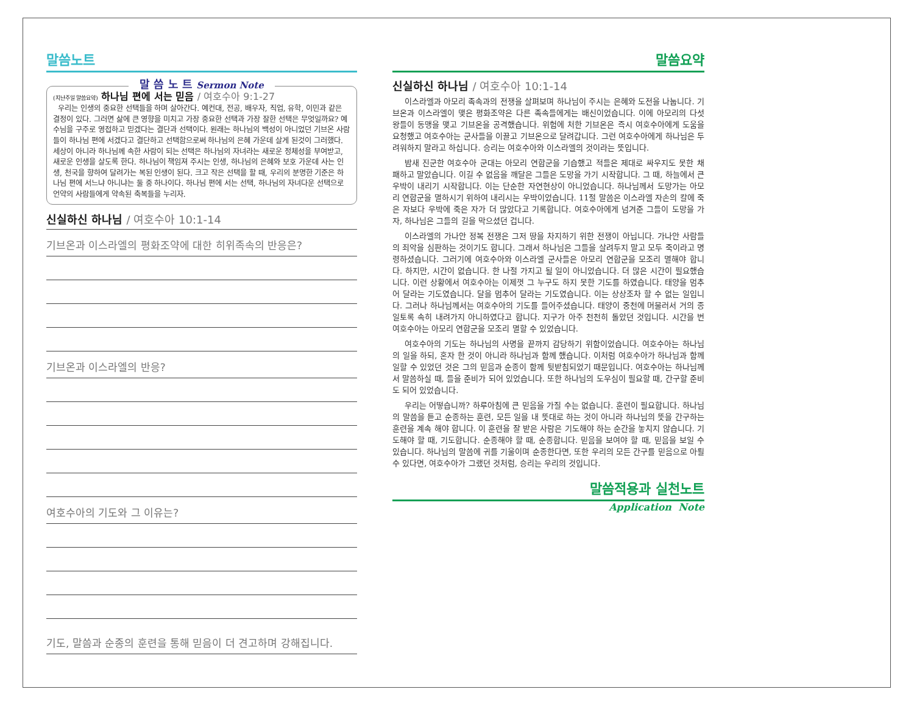말씀노트
말 씀 노 트 Sermon Note
(지난주일 말씀요약) 하나님 편에 서는 믿음 / 여호수아 9:1-27
우리는 인생의 중요한 선택들을 하며 살아간다. 예컨대, 전공, 배우자, 직업, 유학, 이민과 같은 결정이 있다. 그러면 삶에 큰 영향을 미치고 가장 중요한 선택과 가장 잘한 선택은 무엇일까요? 예수님을 구주로 영접하고 믿겠다는 결단과 선택이다. 원래는 하나님의 백성이 아니었던 기브온 사람들이 하나님 편에 서겠다고 결단하고 선택함으로써 하나님의 은혜 가운데 살게 된것이 그러했다. 세상이 아니라 하나님께 속한 사람이 되는 선택은 하나님의 자녀라는 새로운 정체성을 부여받고, 새로운 인생을 살도록 한다. 하나님이 책임져 주시는 인생, 하나님의 은혜와 보호 가운데 사는 인생, 천국을 향하여 달려가는 복된 인생이 된다. 크고 작은 선택을 할 때, 우리의 분명한 기준은 하나님 편에 서느냐 아니냐는 둘 중 하나이다. 하나님 편에 서는 선택, 하나님의 자녀다운 선택으로 언약의 사람들에게 약속된 축복들을 누리자.
신실하신 하나님 / 여호수아 10:1-14
기브온과 이스라엘의 평화조약에 대한 히위족속의 반응은?
기브온과 이스라엘의 반응?
여호수아의 기도와 그 이유는?
기도, 말씀과 순종의 훈련을 통해 믿음이 더 견고하며 강해집니다.
말씀요약
신실하신 하나님 / 여호수아 10:1-14
이스라엘과 아모리 족속과의 전쟁을 살펴보며 하나님이 주시는 은혜와 도전을 나눕니다. 기브온과 이스라엘이 맺은 평화조약은 다른 족속들에게는 배신이었습니다. 이에 아모리의 다섯 왕들이 동맹을 맺고 기브온을 공격했습니다. 위험에 처한 기브온은 즉시 여호수아에게 도움을 요청했고 여호수아는 군사들을 이끌고 기브온으로 달려갑니다. 그런 여호수아에게 하나님은 두려워하지 말라고 하십니다. 승리는 여호수아와 이스라엘의 것이라는 뜻입니다.
밤새 진군한 여호수아 군대는 아모리 연합군을 기습했고 적들은 제대로 싸우지도 못한 채 패하고 말았습니다. 이길 수 없음을 깨달은 그들은 도망을 가기 시작합니다. 그 때, 하늘에서 큰 우박이 내리기 시작합니다. 이는 단순한 자연현상이 아니었습니다. 하나님께서 도망가는 아모리 연합군을 멸하시기 위하여 내리시는 우박이었습니다. 11절 말씀은 이스라엘 자손의 칼에 죽은 자보다 우박에 죽은 자가 더 많았다고 기록합니다. 여호수아에게 넘겨준 그들이 도망을 가자, 하나님은 그들의 길을 막으셨던 겁니다.
이스라엘의 가나안 정복 전쟁은 그저 땅을 차지하기 위한 전쟁이 아닙니다. 가나안 사람들의 죄악을 심판하는 것이기도 합니다. 그래서 하나님은 그들을 살려두지 말고 모두 죽이라고 명령하셨습니다. 그러기에 여호수아와 이스라엘 군사들은 아모리 연합군을 모조리 멸해야 합니다. 하지만, 시간이 없습니다. 한 나절 가지고 될 일이 아니었습니다. 더 많은 시간이 필요했습니다. 이런 상황에서 여호수아는 이제껏 그 누구도 하지 못한 기도를 하였습니다. 태양을 멈추어 달라는 기도였습니다. 달을 멈추어 달라는 기도였습니다. 이는 상상조차 할 수 없는 일입니다. 그러나 하나님께서는 여호수아의 기도를 들어주셨습니다. 태양이 중천에 머물러서 거의 종일토록 속히 내려가지 아니하였다고 합니다. 지구가 아주 천천히 돌았던 것입니다. 시간을 번 여호수아는 아모리 연합군을 모조리 멸할 수 있었습니다.
여호수아의 기도는 하나님의 사명을 끝까지 감당하기 위함이었습니다. 여호수아는 하나님의 일을 하되, 혼자 한 것이 아니라 하나님과 함께 했습니다. 이처럼 여호수아가 하나님과 함께 일할 수 있었던 것은 그의 믿음과 순종이 함께 뒷받침되었기 때문입니다. 여호수아는 하나님께서 말씀하실 때, 들을 준비가 되어 있었습니다. 또한 하나님의 도우심이 필요할 때, 간구할 준비도 되어 있었습니다.
우리는 어떻습니까? 하루아침에 큰 믿음을 가질 수는 없습니다. 훈련이 필요합니다. 하나님의 말씀을 듣고 순종하는 훈련, 모든 일을 내 뜻대로 하는 것이 아니라 하나님의 뜻을 간구하는 훈련을 계속 해야 합니다. 이 훈련을 잘 받은 사람은 기도해야 하는 순간을 놓치지 않습니다. 기도해야 할 때, 기도합니다. 순종해야 할 때, 순종합니다. 믿음을 보여야 할 때, 믿음을 보일 수 있습니다. 하나님의 말씀에 귀를 기울이며 순종한다면, 또한 우리의 모든 간구를 믿음으로 아뢸 수 있다면, 여호수아가 그랬던 것처럼, 승리는 우리의 것입니다.
말씀적용과 실천노트
Application Note